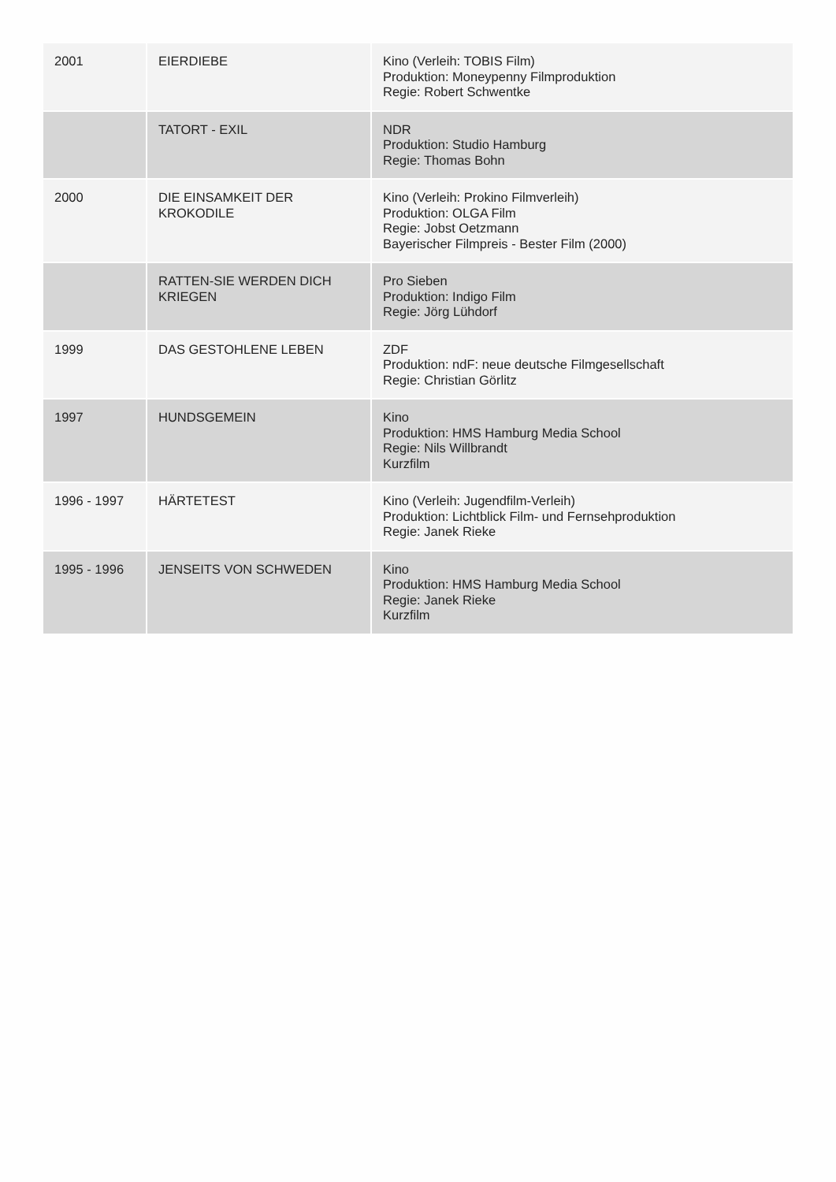| 2001 | EIERDIEBE | Kino (Verleih: TOBIS Film) Produktion: Moneypenny Filmproduktion Regie: Robert Schwentke |
| | TATORT - EXIL | NDR Produktion: Studio Hamburg Regie: Thomas Bohn |
| 2000 | DIE EINSAMKEIT DER KROKODILE | Kino (Verleih: Prokino Filmverleih) Produktion: OLGA Film Regie: Jobst Oetzmann Bayerischer Filmpreis - Bester Film (2000) |
| | RATTEN-SIE WERDEN DICH KRIEGEN | Pro Sieben Produktion: Indigo Film Regie: Jörg Lühdorf |
| 1999 | DAS GESTOHLENE LEBEN | ZDF Produktion: ndF: neue deutsche Filmgesellschaft Regie: Christian Görlitz |
| 1997 | HUNDSGEMEIN | Kino Produktion: HMS Hamburg Media School Regie: Nils Willbrandt Kurzfilm |
| 1996 - 1997 | HÄRTETEST | Kino (Verleih: Jugendfilm-Verleih) Produktion: Lichtblick Film- und Fernsehproduktion Regie: Janek Rieke |
| 1995 - 1996 | JENSEITS VON SCHWEDEN | Kino Produktion: HMS Hamburg Media School Regie: Janek Rieke Kurzfilm |